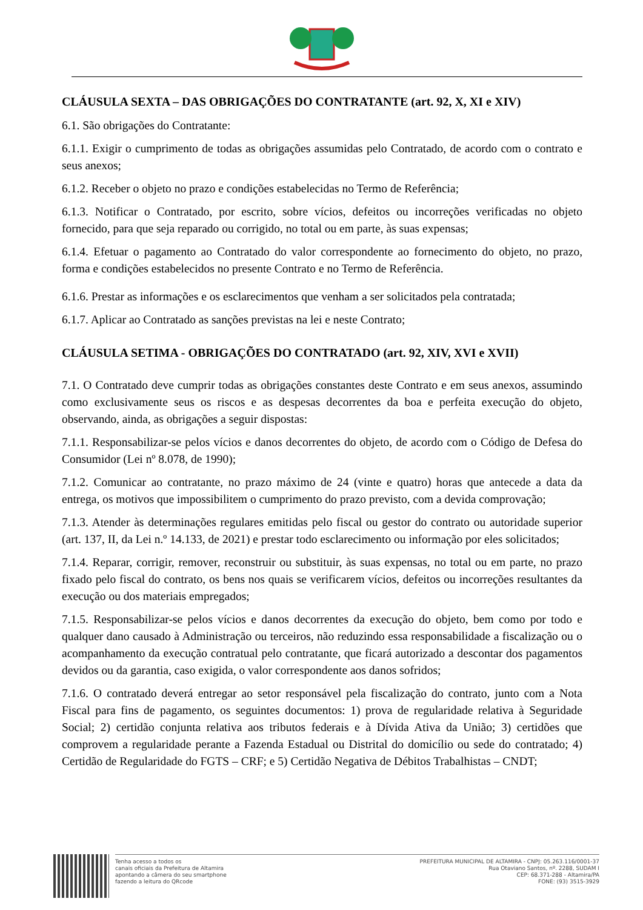CLÁUSULA SEXTA – DAS OBRIGAÇÕES DO CONTRATANTE (art. 92, X, XI e XIV)
6.1. São obrigações do Contratante:
6.1.1. Exigir o cumprimento de todas as obrigações assumidas pelo Contratado, de acordo com o contrato e seus anexos;
6.1.2. Receber o objeto no prazo e condições estabelecidas no Termo de Referência;
6.1.3. Notificar o Contratado, por escrito, sobre vícios, defeitos ou incorreções verificadas no objeto fornecido, para que seja reparado ou corrigido, no total ou em parte, às suas expensas;
6.1.4. Efetuar o pagamento ao Contratado do valor correspondente ao fornecimento do objeto, no prazo, forma e condições estabelecidos no presente Contrato e no Termo de Referência.
6.1.6. Prestar as informações e os esclarecimentos que venham a ser solicitados pela contratada;
6.1.7. Aplicar ao Contratado as sanções previstas na lei e neste Contrato;
CLÁUSULA SETIMA - OBRIGAÇÕES DO CONTRATADO (art. 92, XIV, XVI e XVII)
7.1. O Contratado deve cumprir todas as obrigações constantes deste Contrato e em seus anexos, assumindo como exclusivamente seus os riscos e as despesas decorrentes da boa e perfeita execução do objeto, observando, ainda, as obrigações a seguir dispostas:
7.1.1. Responsabilizar-se pelos vícios e danos decorrentes do objeto, de acordo com o Código de Defesa do Consumidor (Lei nº 8.078, de 1990);
7.1.2. Comunicar ao contratante, no prazo máximo de 24 (vinte e quatro) horas que antecede a data da entrega, os motivos que impossibilitem o cumprimento do prazo previsto, com a devida comprovação;
7.1.3. Atender às determinações regulares emitidas pelo fiscal ou gestor do contrato ou autoridade superior (art. 137, II, da Lei n.º 14.133, de 2021) e prestar todo esclarecimento ou informação por eles solicitados;
7.1.4. Reparar, corrigir, remover, reconstruir ou substituir, às suas expensas, no total ou em parte, no prazo fixado pelo fiscal do contrato, os bens nos quais se verificarem vícios, defeitos ou incorreções resultantes da execução ou dos materiais empregados;
7.1.5. Responsabilizar-se pelos vícios e danos decorrentes da execução do objeto, bem como por todo e qualquer dano causado à Administração ou terceiros, não reduzindo essa responsabilidade a fiscalização ou o acompanhamento da execução contratual pelo contratante, que ficará autorizado a descontar dos pagamentos devidos ou da garantia, caso exigida, o valor correspondente aos danos sofridos;
7.1.6. O contratado deverá entregar ao setor responsável pela fiscalização do contrato, junto com a Nota Fiscal para fins de pagamento, os seguintes documentos: 1) prova de regularidade relativa à Seguridade Social; 2) certidão conjunta relativa aos tributos federais e à Dívida Ativa da União; 3) certidões que comprovem a regularidade perante a Fazenda Estadual ou Distrital do domicílio ou sede do contratado; 4) Certidão de Regularidade do FGTS – CRF; e 5) Certidão Negativa de Débitos Trabalhistas – CNDT;
Tenha acesso a todos os
canais oficiais da Prefeitura de Altamira
apontando a câmera do seu smartphone
fazendo a leitura do QRcode
PREFEITURA MUNICIPAL DE ALTAMIRA - CNPJ: 05.263.116/0001-37
Rua Otaviano Santos, nº. 2288, SUDAM I
CEP: 68.371-288 - Altamira/PA
FONE: (93) 3515-3929